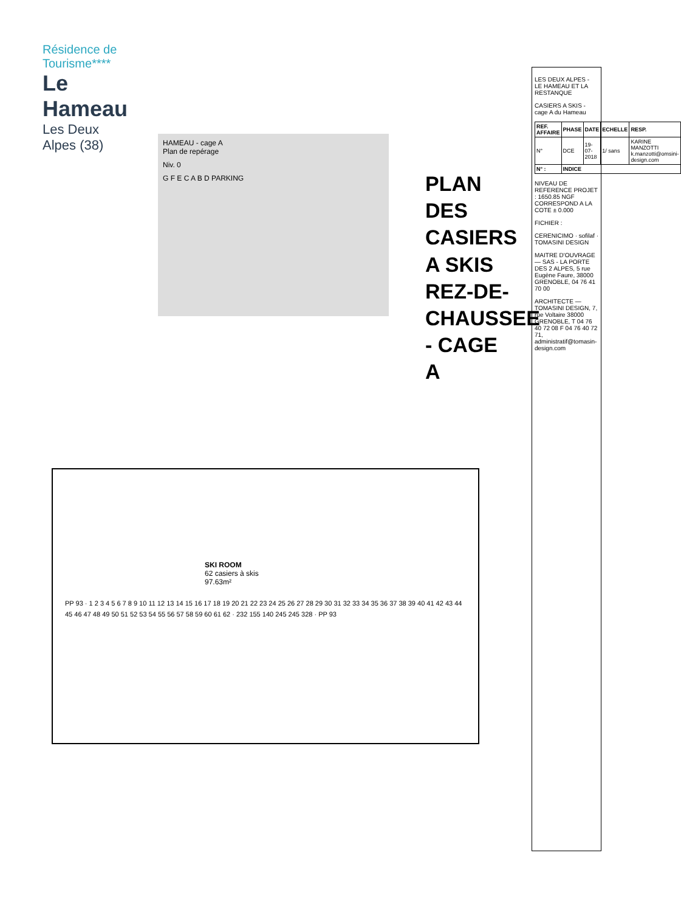Résidence de Tourisme****
Le Hameau
Les Deux Alpes (38)
HAMEAU - cage A
Plan de repérage
Niv. 0
G F E C A B D PARKING
PLAN DES CASIERS A SKIS
REZ-DE-CHAUSSEE - CAGE A
SKI ROOM
62 casiers à skis
97.63m²
PP 93 · 1 2 3 4 5 6 7 8 9 10 11 12 13 14 15 16 17 18 19 20 21 22 23 24 25 26 27 28 29 30 31 32 33 34 35 36 37 38 39 40 41 42 43 44 45 46 47 48 49 50 51 52 53 54 55 56 57 58 59 60 61 62 · 232 155 140 245 245 328 · PP 93
LES DEUX ALPES - LE HAMEAU ET LA RESTANQUE
CASIERS A SKIS - cage A du Hameau
| REF. AFFAIRE | PHASE | DATE | ECHELLE | RESP. |
| --- | --- | --- | --- | --- |
| N° | DCE | 19-07-2018 | 1/ sans | KARINE MANZOTTI k.manzotti@omsini-design.com |
| N° : | INDICE | | | |
NIVEAU DE REFERENCE PROJET : 1650.85 NGF CORRESPOND A LA COTE ± 0.000
FICHIER :
CERENICIMO · sofilaf · TOMASINI DESIGN
MAITRE D'OUVRAGE — SAS - LA PORTE DES 2 ALPES, 5 rue Eugène Faure, 38000 GRENOBLE, 04 76 41 70 00
ARCHITECTE — TOMASINI DESIGN, 7, rue Voltaire 38000 GRENOBLE, T 04 76 40 72 08 F 04 76 40 72 71, administratif@tomasin-design.com